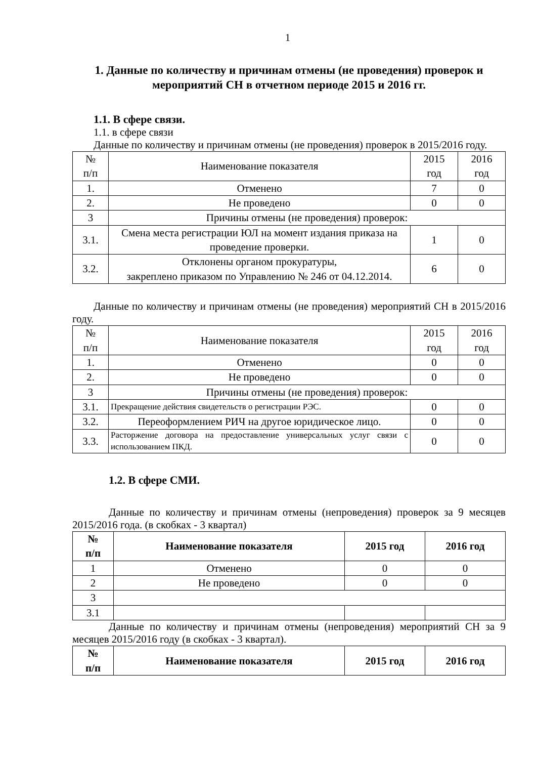1
1. Данные по количеству и причинам отмены (не проведения) проверок и мероприятий СН в отчетном периоде 2015 и 2016 гг.
1.1. В сфере связи.
1.1. в сфере связи
Данные по количеству и причинам отмены (не проведения) проверок в 2015/2016 году.
| № п/п | Наименование показателя | 2015 год | 2016 год |
| --- | --- | --- | --- |
| 1. | Отменено | 7 | 0 |
| 2. | Не проведено | 0 | 0 |
| 3 | Причины отмены (не проведения) проверок: | | |
| 3.1. | Смена места регистрации ЮЛ на момент издания приказа на проведение проверки. | 1 | 0 |
| 3.2. | Отклонены органом прокуратуры, закреплено приказом по Управлению № 246 от 04.12.2014. | 6 | 0 |
Данные по количеству и причинам отмены (не проведения) мероприятий СН в 2015/2016 году.
| № п/п | Наименование показателя | 2015 год | 2016 год |
| --- | --- | --- | --- |
| 1. | Отменено | 0 | 0 |
| 2. | Не проведено | 0 | 0 |
| 3 | Причины отмены (не проведения) проверок: | | |
| 3.1. | Прекращение действия свидетельств о регистрации РЭС. | 0 | 0 |
| 3.2. | Переоформлением РИЧ на другое юридическое лицо. | 0 | 0 |
| 3.3. | Расторжение договора на предоставление универсальных услуг связи с использованием ПКД. | 0 | 0 |
1.2. В сфере СМИ.
Данные по количеству и причинам отмены (непроведения) проверок за 9 месяцев 2015/2016 года. (в скобках - 3 квартал)
| № п/п | Наименование показателя | 2015 год | 2016 год |
| --- | --- | --- | --- |
| 1 | Отменено | 0 | 0 |
| 2 | Не проведено | 0 | 0 |
| 3 | | | |
| 3.1 | | | |
Данные по количеству и причинам отмены (непроведения) мероприятий СН за 9 месяцев 2015/2016 году (в скобках - 3 квартал).
| № п/п | Наименование показателя | 2015 год | 2016 год |
| --- | --- | --- | --- |